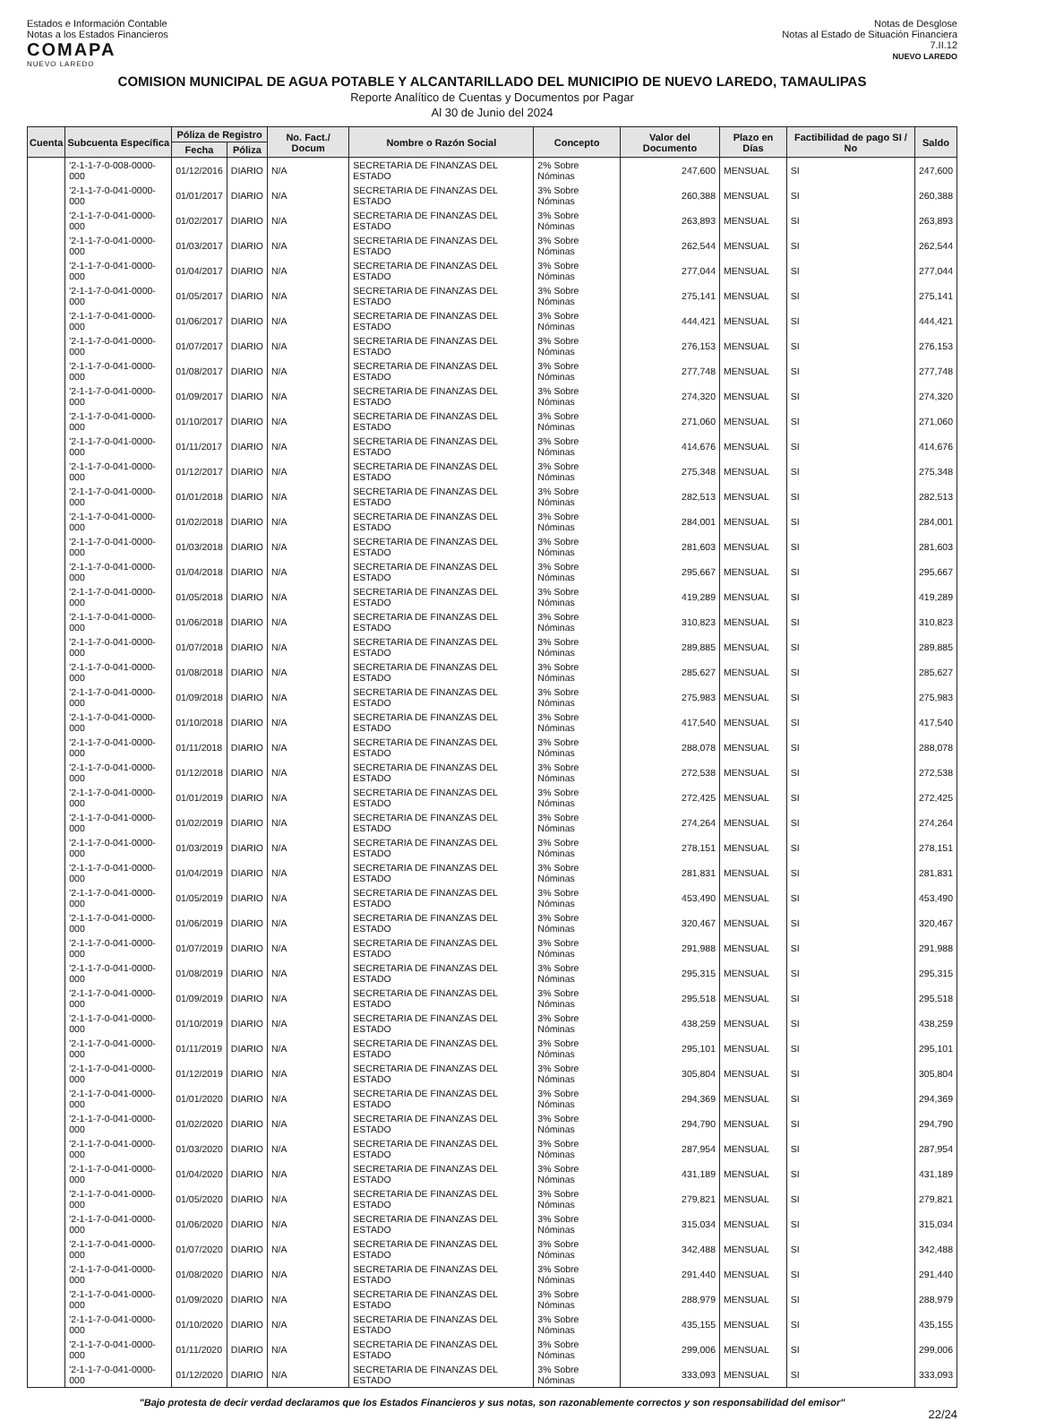Estados e Información Contable
Notas a los Estados Financieros
COMAPA
NUEVO LAREDO
Notas de Desglose
Notas al Estado de Situación Financiera
7.II.12
NUEVO LAREDO
COMISION MUNICIPAL DE AGUA POTABLE Y ALCANTARILLADO DEL MUNICIPIO DE NUEVO LAREDO, TAMAULIPAS
Reporte Analítico de Cuentas y Documentos por Pagar
Al 30 de Junio del 2024
| Cuenta | Subcuenta Específica | Póliza de Registro | | No. Fact./ Docum | Nombre o Razón Social | Concepto | Valor del Documento | Plazo en Días | Factibilidad de pago SI / No | Saldo |
| --- | --- | --- | --- | --- | --- | --- | --- | --- | --- | --- |
| | | Fecha | Póliza | | | | | | | |
| | '2-1-1-7-0-008-0000-000 | 01/12/2016 | DIARIO | N/A | SECRETARIA DE FINANZAS DEL ESTADO | 2% Sobre Nóminas | 247,600 | MENSUAL | SI | 247,600 |
| | '2-1-1-7-0-041-0000-000 | 01/01/2017 | DIARIO | N/A | SECRETARIA DE FINANZAS DEL ESTADO | 3% Sobre Nóminas | 260,388 | MENSUAL | SI | 260,388 |
| | '2-1-1-7-0-041-0000-000 | 01/02/2017 | DIARIO | N/A | SECRETARIA DE FINANZAS DEL ESTADO | 3% Sobre Nóminas | 263,893 | MENSUAL | SI | 263,893 |
| | '2-1-1-7-0-041-0000-000 | 01/03/2017 | DIARIO | N/A | SECRETARIA DE FINANZAS DEL ESTADO | 3% Sobre Nóminas | 262,544 | MENSUAL | SI | 262,544 |
| | '2-1-1-7-0-041-0000-000 | 01/04/2017 | DIARIO | N/A | SECRETARIA DE FINANZAS DEL ESTADO | 3% Sobre Nóminas | 277,044 | MENSUAL | SI | 277,044 |
| | '2-1-1-7-0-041-0000-000 | 01/05/2017 | DIARIO | N/A | SECRETARIA DE FINANZAS DEL ESTADO | 3% Sobre Nóminas | 275,141 | MENSUAL | SI | 275,141 |
| | '2-1-1-7-0-041-0000-000 | 01/06/2017 | DIARIO | N/A | SECRETARIA DE FINANZAS DEL ESTADO | 3% Sobre Nóminas | 444,421 | MENSUAL | SI | 444,421 |
| | '2-1-1-7-0-041-0000-000 | 01/07/2017 | DIARIO | N/A | SECRETARIA DE FINANZAS DEL ESTADO | 3% Sobre Nóminas | 276,153 | MENSUAL | SI | 276,153 |
| | '2-1-1-7-0-041-0000-000 | 01/08/2017 | DIARIO | N/A | SECRETARIA DE FINANZAS DEL ESTADO | 3% Sobre Nóminas | 277,748 | MENSUAL | SI | 277,748 |
| | '2-1-1-7-0-041-0000-000 | 01/09/2017 | DIARIO | N/A | SECRETARIA DE FINANZAS DEL ESTADO | 3% Sobre Nóminas | 274,320 | MENSUAL | SI | 274,320 |
| | '2-1-1-7-0-041-0000-000 | 01/10/2017 | DIARIO | N/A | SECRETARIA DE FINANZAS DEL ESTADO | 3% Sobre Nóminas | 271,060 | MENSUAL | SI | 271,060 |
| | '2-1-1-7-0-041-0000-000 | 01/11/2017 | DIARIO | N/A | SECRETARIA DE FINANZAS DEL ESTADO | 3% Sobre Nóminas | 414,676 | MENSUAL | SI | 414,676 |
| | '2-1-1-7-0-041-0000-000 | 01/12/2017 | DIARIO | N/A | SECRETARIA DE FINANZAS DEL ESTADO | 3% Sobre Nóminas | 275,348 | MENSUAL | SI | 275,348 |
| | '2-1-1-7-0-041-0000-000 | 01/01/2018 | DIARIO | N/A | SECRETARIA DE FINANZAS DEL ESTADO | 3% Sobre Nóminas | 282,513 | MENSUAL | SI | 282,513 |
| | '2-1-1-7-0-041-0000-000 | 01/02/2018 | DIARIO | N/A | SECRETARIA DE FINANZAS DEL ESTADO | 3% Sobre Nóminas | 284,001 | MENSUAL | SI | 284,001 |
| | '2-1-1-7-0-041-0000-000 | 01/03/2018 | DIARIO | N/A | SECRETARIA DE FINANZAS DEL ESTADO | 3% Sobre Nóminas | 281,603 | MENSUAL | SI | 281,603 |
| | '2-1-1-7-0-041-0000-000 | 01/04/2018 | DIARIO | N/A | SECRETARIA DE FINANZAS DEL ESTADO | 3% Sobre Nóminas | 295,667 | MENSUAL | SI | 295,667 |
| | '2-1-1-7-0-041-0000-000 | 01/05/2018 | DIARIO | N/A | SECRETARIA DE FINANZAS DEL ESTADO | 3% Sobre Nóminas | 419,289 | MENSUAL | SI | 419,289 |
| | '2-1-1-7-0-041-0000-000 | 01/06/2018 | DIARIO | N/A | SECRETARIA DE FINANZAS DEL ESTADO | 3% Sobre Nóminas | 310,823 | MENSUAL | SI | 310,823 |
| | '2-1-1-7-0-041-0000-000 | 01/07/2018 | DIARIO | N/A | SECRETARIA DE FINANZAS DEL ESTADO | 3% Sobre Nóminas | 289,885 | MENSUAL | SI | 289,885 |
| | '2-1-1-7-0-041-0000-000 | 01/08/2018 | DIARIO | N/A | SECRETARIA DE FINANZAS DEL ESTADO | 3% Sobre Nóminas | 285,627 | MENSUAL | SI | 285,627 |
| | '2-1-1-7-0-041-0000-000 | 01/09/2018 | DIARIO | N/A | SECRETARIA DE FINANZAS DEL ESTADO | 3% Sobre Nóminas | 275,983 | MENSUAL | SI | 275,983 |
| | '2-1-1-7-0-041-0000-000 | 01/10/2018 | DIARIO | N/A | SECRETARIA DE FINANZAS DEL ESTADO | 3% Sobre Nóminas | 417,540 | MENSUAL | SI | 417,540 |
| | '2-1-1-7-0-041-0000-000 | 01/11/2018 | DIARIO | N/A | SECRETARIA DE FINANZAS DEL ESTADO | 3% Sobre Nóminas | 288,078 | MENSUAL | SI | 288,078 |
| | '2-1-1-7-0-041-0000-000 | 01/12/2018 | DIARIO | N/A | SECRETARIA DE FINANZAS DEL ESTADO | 3% Sobre Nóminas | 272,538 | MENSUAL | SI | 272,538 |
| | '2-1-1-7-0-041-0000-000 | 01/01/2019 | DIARIO | N/A | SECRETARIA DE FINANZAS DEL ESTADO | 3% Sobre Nóminas | 272,425 | MENSUAL | SI | 272,425 |
| | '2-1-1-7-0-041-0000-000 | 01/02/2019 | DIARIO | N/A | SECRETARIA DE FINANZAS DEL ESTADO | 3% Sobre Nóminas | 274,264 | MENSUAL | SI | 274,264 |
| | '2-1-1-7-0-041-0000-000 | 01/03/2019 | DIARIO | N/A | SECRETARIA DE FINANZAS DEL ESTADO | 3% Sobre Nóminas | 278,151 | MENSUAL | SI | 278,151 |
| | '2-1-1-7-0-041-0000-000 | 01/04/2019 | DIARIO | N/A | SECRETARIA DE FINANZAS DEL ESTADO | 3% Sobre Nóminas | 281,831 | MENSUAL | SI | 281,831 |
| | '2-1-1-7-0-041-0000-000 | 01/05/2019 | DIARIO | N/A | SECRETARIA DE FINANZAS DEL ESTADO | 3% Sobre Nóminas | 453,490 | MENSUAL | SI | 453,490 |
| | '2-1-1-7-0-041-0000-000 | 01/06/2019 | DIARIO | N/A | SECRETARIA DE FINANZAS DEL ESTADO | 3% Sobre Nóminas | 320,467 | MENSUAL | SI | 320,467 |
| | '2-1-1-7-0-041-0000-000 | 01/07/2019 | DIARIO | N/A | SECRETARIA DE FINANZAS DEL ESTADO | 3% Sobre Nóminas | 291,988 | MENSUAL | SI | 291,988 |
| | '2-1-1-7-0-041-0000-000 | 01/08/2019 | DIARIO | N/A | SECRETARIA DE FINANZAS DEL ESTADO | 3% Sobre Nóminas | 295,315 | MENSUAL | SI | 295,315 |
| | '2-1-1-7-0-041-0000-000 | 01/09/2019 | DIARIO | N/A | SECRETARIA DE FINANZAS DEL ESTADO | 3% Sobre Nóminas | 295,518 | MENSUAL | SI | 295,518 |
| | '2-1-1-7-0-041-0000-000 | 01/10/2019 | DIARIO | N/A | SECRETARIA DE FINANZAS DEL ESTADO | 3% Sobre Nóminas | 438,259 | MENSUAL | SI | 438,259 |
| | '2-1-1-7-0-041-0000-000 | 01/11/2019 | DIARIO | N/A | SECRETARIA DE FINANZAS DEL ESTADO | 3% Sobre Nóminas | 295,101 | MENSUAL | SI | 295,101 |
| | '2-1-1-7-0-041-0000-000 | 01/12/2019 | DIARIO | N/A | SECRETARIA DE FINANZAS DEL ESTADO | 3% Sobre Nóminas | 305,804 | MENSUAL | SI | 305,804 |
| | '2-1-1-7-0-041-0000-000 | 01/01/2020 | DIARIO | N/A | SECRETARIA DE FINANZAS DEL ESTADO | 3% Sobre Nóminas | 294,369 | MENSUAL | SI | 294,369 |
| | '2-1-1-7-0-041-0000-000 | 01/02/2020 | DIARIO | N/A | SECRETARIA DE FINANZAS DEL ESTADO | 3% Sobre Nóminas | 294,790 | MENSUAL | SI | 294,790 |
| | '2-1-1-7-0-041-0000-000 | 01/03/2020 | DIARIO | N/A | SECRETARIA DE FINANZAS DEL ESTADO | 3% Sobre Nóminas | 287,954 | MENSUAL | SI | 287,954 |
| | '2-1-1-7-0-041-0000-000 | 01/04/2020 | DIARIO | N/A | SECRETARIA DE FINANZAS DEL ESTADO | 3% Sobre Nóminas | 431,189 | MENSUAL | SI | 431,189 |
| | '2-1-1-7-0-041-0000-000 | 01/05/2020 | DIARIO | N/A | SECRETARIA DE FINANZAS DEL ESTADO | 3% Sobre Nóminas | 279,821 | MENSUAL | SI | 279,821 |
| | '2-1-1-7-0-041-0000-000 | 01/06/2020 | DIARIO | N/A | SECRETARIA DE FINANZAS DEL ESTADO | 3% Sobre Nóminas | 315,034 | MENSUAL | SI | 315,034 |
| | '2-1-1-7-0-041-0000-000 | 01/07/2020 | DIARIO | N/A | SECRETARIA DE FINANZAS DEL ESTADO | 3% Sobre Nóminas | 342,488 | MENSUAL | SI | 342,488 |
| | '2-1-1-7-0-041-0000-000 | 01/08/2020 | DIARIO | N/A | SECRETARIA DE FINANZAS DEL ESTADO | 3% Sobre Nóminas | 291,440 | MENSUAL | SI | 291,440 |
| | '2-1-1-7-0-041-0000-000 | 01/09/2020 | DIARIO | N/A | SECRETARIA DE FINANZAS DEL ESTADO | 3% Sobre Nóminas | 288,979 | MENSUAL | SI | 288,979 |
| | '2-1-1-7-0-041-0000-000 | 01/10/2020 | DIARIO | N/A | SECRETARIA DE FINANZAS DEL ESTADO | 3% Sobre Nóminas | 435,155 | MENSUAL | SI | 435,155 |
| | '2-1-1-7-0-041-0000-000 | 01/11/2020 | DIARIO | N/A | SECRETARIA DE FINANZAS DEL ESTADO | 3% Sobre Nóminas | 299,006 | MENSUAL | SI | 299,006 |
| | '2-1-1-7-0-041-0000-000 | 01/12/2020 | DIARIO | N/A | SECRETARIA DE FINANZAS DEL ESTADO | 3% Sobre Nóminas | 333,093 | MENSUAL | SI | 333,093 |
"Bajo protesta de decir verdad declaramos que los Estados Financieros y sus notas, son razonablemente correctos y son responsabilidad del emisor"
22/24